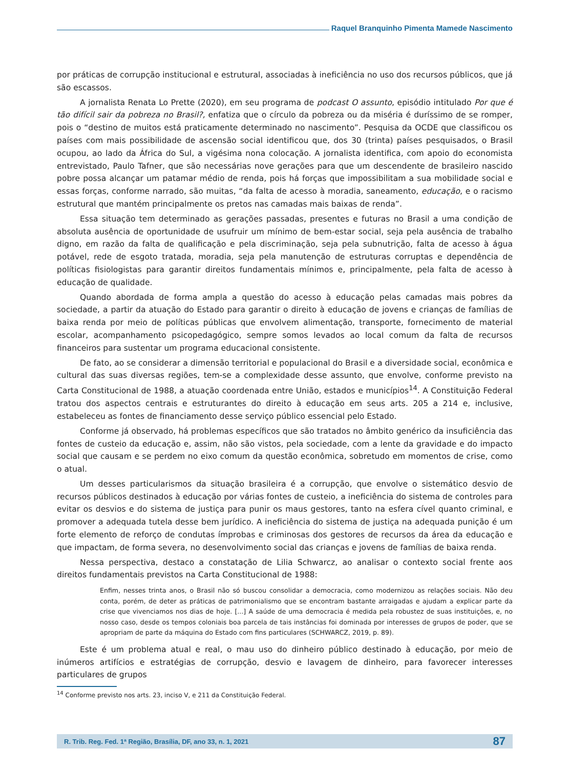Raquel Branquinho Pimenta Mamede Nascimento
por práticas de corrupção institucional e estrutural, associadas à ineficiência no uso dos recursos públicos, que já são escassos.
A jornalista Renata Lo Prette (2020), em seu programa de podcast O assunto, episódio intitulado Por que é tão difícil sair da pobreza no Brasil?, enfatiza que o círculo da pobreza ou da miséria é duríssimo de se romper, pois o “destino de muitos está praticamente determinado no nascimento”. Pesquisa da OCDE que classificou os países com mais possibilidade de ascensão social identificou que, dos 30 (trinta) países pesquisados, o Brasil ocupou, ao lado da África do Sul, a vigésima nona colocação. A jornalista identifica, com apoio do economista entrevistado, Paulo Tafner, que são necessárias nove gerações para que um descendente de brasileiro nascido pobre possa alcançar um patamar médio de renda, pois há forças que impossibilitam a sua mobilidade social e essas forças, conforme narrado, são muitas, “da falta de acesso à moradia, saneamento, educação, e o racismo estrutural que mantém principalmente os pretos nas camadas mais baixas de renda”.
Essa situação tem determinado as gerações passadas, presentes e futuras no Brasil a uma condição de absoluta ausência de oportunidade de usufruir um mínimo de bem-estar social, seja pela ausência de trabalho digno, em razão da falta de qualificação e pela discriminação, seja pela subnutrição, falta de acesso à água potável, rede de esgoto tratada, moradia, seja pela manutenção de estruturas corruptas e dependência de políticas fisiologistas para garantir direitos fundamentais mínimos e, principalmente, pela falta de acesso à educação de qualidade.
Quando abordada de forma ampla a questão do acesso à educação pelas camadas mais pobres da sociedade, a partir da atuação do Estado para garantir o direito à educação de jovens e crianças de famílias de baixa renda por meio de políticas públicas que envolvem alimentação, transporte, fornecimento de material escolar, acompanhamento psicopedagógico, sempre somos levados ao local comum da falta de recursos financeiros para sustentar um programa educacional consistente.
De fato, ao se considerar a dimensão territorial e populacional do Brasil e a diversidade social, econômica e cultural das suas diversas regiões, tem-se a complexidade desse assunto, que envolve, conforme previsto na Carta Constitucional de 1988, a atuação coordenada entre União, estados e municípios<sup>14</sup>. A Constituição Federal tratou dos aspectos centrais e estruturantes do direito à educação em seus arts. 205 a 214 e, inclusive, estabeleceu as fontes de financiamento desse serviço público essencial pelo Estado.
Conforme já observado, há problemas específicos que são tratados no âmbito genérico da insuficiência das fontes de custeio da educação e, assim, não são vistos, pela sociedade, com a lente da gravidade e do impacto social que causam e se perdem no eixo comum da questão econômica, sobretudo em momentos de crise, como o atual.
Um desses particularismos da situação brasileira é a corrupção, que envolve o sistemático desvio de recursos públicos destinados à educação por várias fontes de custeio, a ineficiência do sistema de controles para evitar os desvios e do sistema de justiça para punir os maus gestores, tanto na esfera cível quanto criminal, e promover a adequada tutela desse bem jurídico. A ineficiência do sistema de justiça na adequada punição é um forte elemento de reforço de condutas ímprobas e criminosas dos gestores de recursos da área da educação e que impactam, de forma severa, no desenvolvimento social das crianças e jovens de famílias de baixa renda.
Nessa perspectiva, destaco a constatação de Lilia Schwarcz, ao analisar o contexto social frente aos direitos fundamentais previstos na Carta Constitucional de 1988:
Enfim, nesses trinta anos, o Brasil não só buscou consolidar a democracia, como modernizou as relações sociais. Não deu conta, porém, de deter as práticas de patrimonialismo que se encontram bastante arraigadas e ajudam a explicar parte da crise que vivenciamos nos dias de hoje. [...] A saúde de uma democracia é medida pela robustez de suas instituições, e, no nosso caso, desde os tempos coloniais boa parcela de tais instâncias foi dominada por interesses de grupos de poder, que se apropriam de parte da máquina do Estado com fins particulares (SCHWARCZ, 2019, p. 89).
Este é um problema atual e real, o mau uso do dinheiro público destinado à educação, por meio de inúmeros artifícios e estratégias de corrupção, desvio e lavagem de dinheiro, para favorecer interesses particulares de grupos
<sup>14</sup> Conforme previsto nos arts. 23, inciso V, e 211 da Constituição Federal.
R. Trib. Reg. Fed. 1ª Região, Brasília, DF, ano 33, n. 1, 2021 87